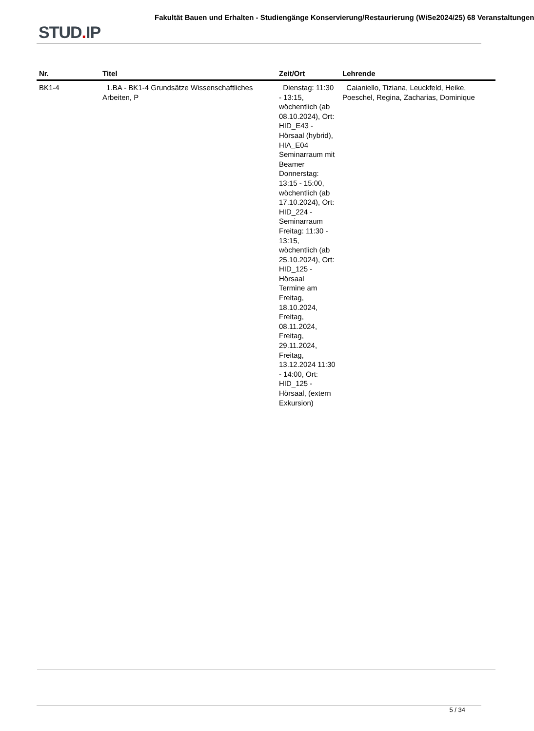STUD. IP
Fakultät Bauen und Erhalten - Studiengänge Konservierung/Restaurierung (WiSe2024/25) 68 Veranstaltungen
| Nr. | Titel | Zeit/Ort | Lehrende |
| --- | --- | --- | --- |
| BK1-4 | 1.BA - BK1-4 Grundsätze Wissenschaftliches Arbeiten, P | Dienstag: 11:30 - 13:15, wöchentlich (ab 08.10.2024), Ort: HID_E43 - Hörsaal (hybrid), HIA_E04 Seminarraum mit Beamer Donnerstag: 13:15 - 15:00, wöchentlich (ab 17.10.2024), Ort: HID_224 - Seminarraum Freitag: 11:30 - 13:15, wöchentlich (ab 25.10.2024), Ort: HID_125 - Hörsaal Termine am Freitag, 18.10.2024, Freitag, 08.11.2024, Freitag, 29.11.2024, Freitag, 13.12.2024 11:30 - 14:00, Ort: HID_125 - Hörsaal, (extern Exkursion) | Caianiello, Tiziana, Leuckfeld, Heike, Poeschel, Regina, Zacharias, Dominique |
5 / 34